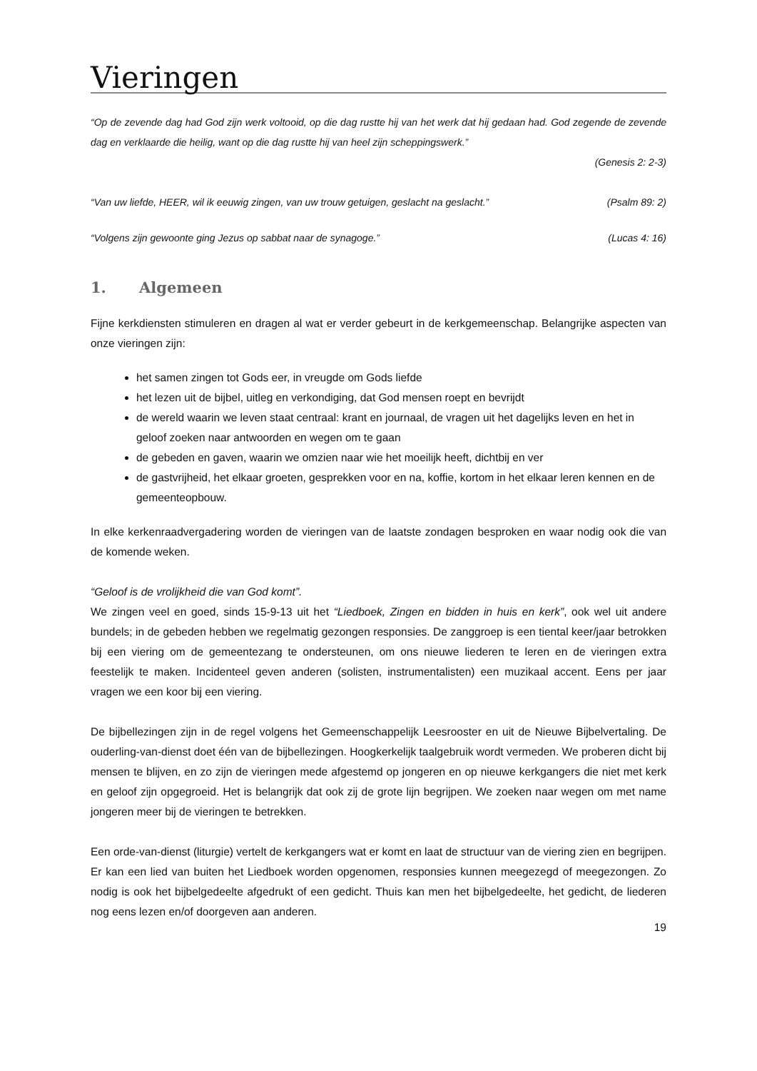Vieringen
“Op de zevende dag had God zijn werk voltooid, op die dag rustte hij van het werk dat hij gedaan had. God zegende de zevende dag en verklaarde die heilig, want op die dag rustte hij van heel zijn scheppingswerk.”
(Genesis 2: 2-3)
“Van uw liefde, HEER, wil ik eeuwig zingen, van uw trouw getuigen, geslacht na geslacht.” (Psalm 89: 2)
“Volgens zijn gewoonte ging Jezus op sabbat naar de synagoge.” (Lucas 4: 16)
1. Algemeen
Fijne kerkdiensten stimuleren en dragen al wat er verder gebeurt in de kerkgemeenschap. Belangrijke aspecten van onze vieringen zijn:
het samen zingen tot Gods eer, in vreugde om Gods liefde
het lezen uit de bijbel, uitleg en verkondiging, dat God mensen roept en bevrijdt
de wereld waarin we leven staat centraal: krant en journaal, de vragen uit het dagelijks leven en het in geloof zoeken naar antwoorden en wegen om te gaan
de gebeden en gaven, waarin we omzien naar wie het moeilijk heeft, dichtbij en ver
de gastvrijheid, het elkaar groeten, gesprekken voor en na, koffie, kortom in het elkaar leren kennen en de gemeenteopbouw.
In elke kerkenraadvergadering worden de vieringen van de laatste zondagen besproken en waar nodig ook die van de komende weken.
“Geloof is de vrolijkheid die van God komt”.
We zingen veel en goed, sinds 15-9-13 uit het “Liedboek, Zingen en bidden in huis en kerk”, ook wel uit andere bundels; in de gebeden hebben we regelmatig gezongen responsies. De zanggroep is een tiental keer/jaar betrokken bij een viering om de gemeentezang te ondersteunen, om ons nieuwe liederen te leren en de vieringen extra feestelijk te maken. Incidenteel geven anderen (solisten, instrumentalisten) een muzikaal accent. Eens per jaar vragen we een koor bij een viering.
De bijbellezingen zijn in de regel volgens het Gemeenschappelijk Leesrooster en uit de Nieuwe Bijbelvertaling. De ouderling-van-dienst doet één van de bijbellezingen. Hoogkerkelijk taalgebruik wordt vermeden. We proberen dicht bij mensen te blijven, en zo zijn de vieringen mede afgestemd op jongeren en op nieuwe kerkgangers die niet met kerk en geloof zijn opgegroeid. Het is belangrijk dat ook zij de grote lijn begrijpen. We zoeken naar wegen om met name jongeren meer bij de vieringen te betrekken.
Een orde-van-dienst (liturgie) vertelt de kerkgangers wat er komt en laat de structuur van de viering zien en begrijpen. Er kan een lied van buiten het Liedboek worden opgenomen, responsies kunnen meegezegd of meegezongen. Zo nodig is ook het bijbelgedeelte afgedrukt of een gedicht. Thuis kan men het bijbelgedeelte, het gedicht, de liederen nog eens lezen en/of doorgeven aan anderen.
19